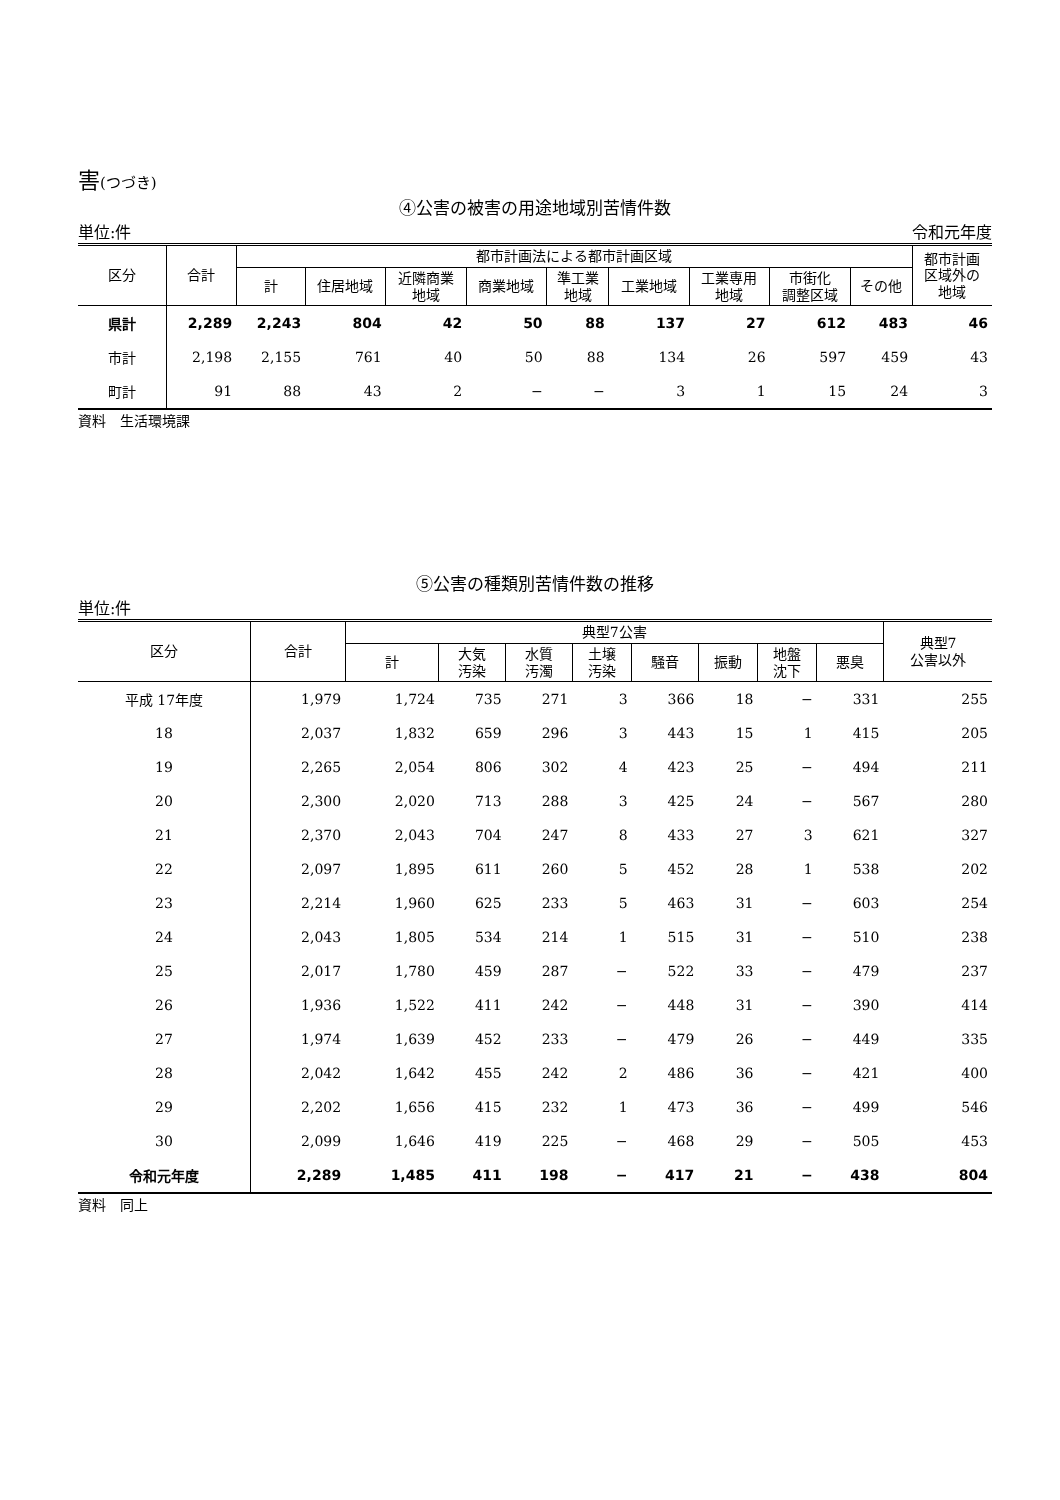害(つづき)
④公害の被害の用途地域別苦情件数
単位:件 令和元年度
| 区分 | 合計 | 都市計画法による都市計画区域 | | | | | | | | | 都市計画 区域外の 地域 |
| --- | --- | --- | --- | --- | --- | --- | --- | --- | --- | --- | --- |
| | | 計 | 住居地域 | 近隣商業 地域 | 商業地域 | 準工業 地域 | 工業地域 | 工業専用 地域 | 市街化 調整区域 | その他 | |
| 県計 | 2,289 | 2,243 | 804 | 42 | 50 | 88 | 137 | 27 | 612 | 483 | 46 |
| 市計 | 2,198 | 2,155 | 761 | 40 | 50 | 88 | 134 | 26 | 597 | 459 | 43 |
| 町計 | 91 | 88 | 43 | 2 | − | − | 3 | 1 | 15 | 24 | 3 |
資料　生活環境課
⑤公害の種類別苦情件数の推移
単位:件
| 区分 | 合計 | 典型7公害 | | | | | | | | 典型7 公害以外 |
| --- | --- | --- | --- | --- | --- | --- | --- | --- | --- | --- |
| | | 計 | 大気 汚染 | 水質 汚濁 | 土壌 汚染 | 騒音 | 振動 | 地盤 沈下 | 悪臭 | |
| 平成 17年度 | 1,979 | 1,724 | 735 | 271 | 3 | 366 | 18 | − | 331 | 255 |
| 18 | 2,037 | 1,832 | 659 | 296 | 3 | 443 | 15 | 1 | 415 | 205 |
| 19 | 2,265 | 2,054 | 806 | 302 | 4 | 423 | 25 | − | 494 | 211 |
| 20 | 2,300 | 2,020 | 713 | 288 | 3 | 425 | 24 | − | 567 | 280 |
| 21 | 2,370 | 2,043 | 704 | 247 | 8 | 433 | 27 | 3 | 621 | 327 |
| 22 | 2,097 | 1,895 | 611 | 260 | 5 | 452 | 28 | 1 | 538 | 202 |
| 23 | 2,214 | 1,960 | 625 | 233 | 5 | 463 | 31 | − | 603 | 254 |
| 24 | 2,043 | 1,805 | 534 | 214 | 1 | 515 | 31 | − | 510 | 238 |
| 25 | 2,017 | 1,780 | 459 | 287 | − | 522 | 33 | − | 479 | 237 |
| 26 | 1,936 | 1,522 | 411 | 242 | − | 448 | 31 | − | 390 | 414 |
| 27 | 1,974 | 1,639 | 452 | 233 | − | 479 | 26 | − | 449 | 335 |
| 28 | 2,042 | 1,642 | 455 | 242 | 2 | 486 | 36 | − | 421 | 400 |
| 29 | 2,202 | 1,656 | 415 | 232 | 1 | 473 | 36 | − | 499 | 546 |
| 30 | 2,099 | 1,646 | 419 | 225 | − | 468 | 29 | − | 505 | 453 |
| 令和元年度 | 2,289 | 1,485 | 411 | 198 | − | 417 | 21 | − | 438 | 804 |
資料　同上